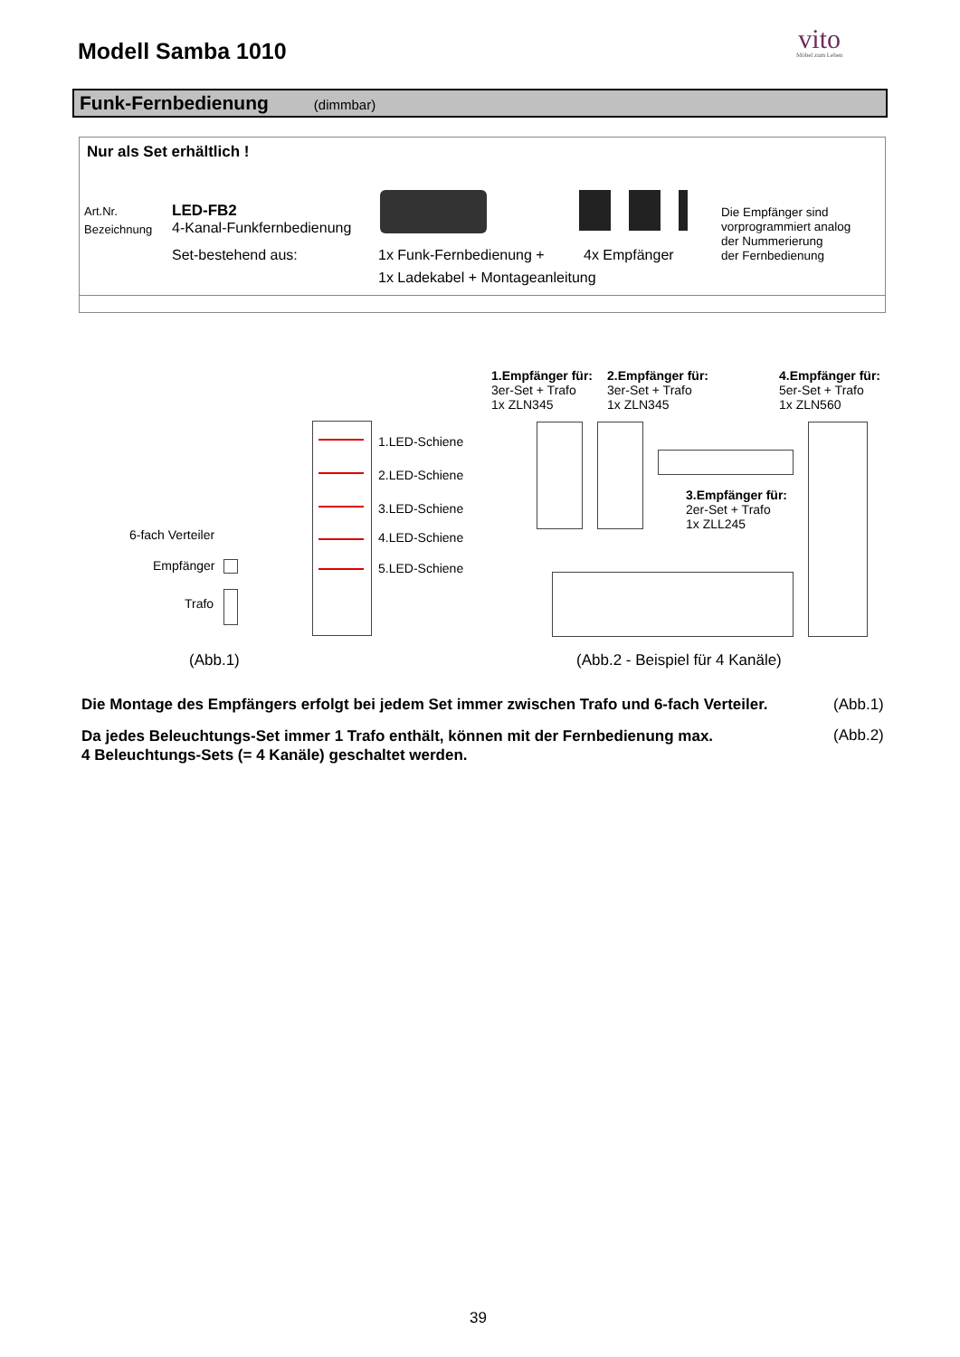Modell Samba 1010 vito
Möbel zum Leben
Funk-Fernbedienung (dimmbar)
Nur als Set erhältlich !
Art.Nr. LED-FB2
Bezeichnung 4-Kanal-Funkfernbedienung
Set-bestehend aus: 1x Funk-Fernbedienung + 4x Empfänger
1x Ladekabel + Montageanleitung
Die Empfänger sind
vorprogrammiert analog
der Nummerierung
der Fernbedienung
1.LED-Schiene
2.LED-Schiene
3.LED-Schiene
4.LED-Schiene
5.LED-Schiene
6-fach Verteiler
Empfänger
Trafo
(Abb.1)
1.Empfänger für:
3er-Set + Trafo
1x ZLN345
2.Empfänger für:
3er-Set + Trafo
1x ZLN345
4.Empfänger für:
5er-Set + Trafo
1x ZLN560
3.Empfänger für:
2er-Set + Trafo
1x ZLL245
(Abb.2 - Beispiel für 4 Kanäle)
Die Montage des Empfängers erfolgt bei jedem Set immer zwischen Trafo und 6-fach Verteiler. (Abb.1)
Da jedes Beleuchtungs-Set immer 1 Trafo enthält, können mit der Fernbedienung max.
4 Beleuchtungs-Sets (= 4 Kanäle) geschaltet werden.
(Abb.2)
39